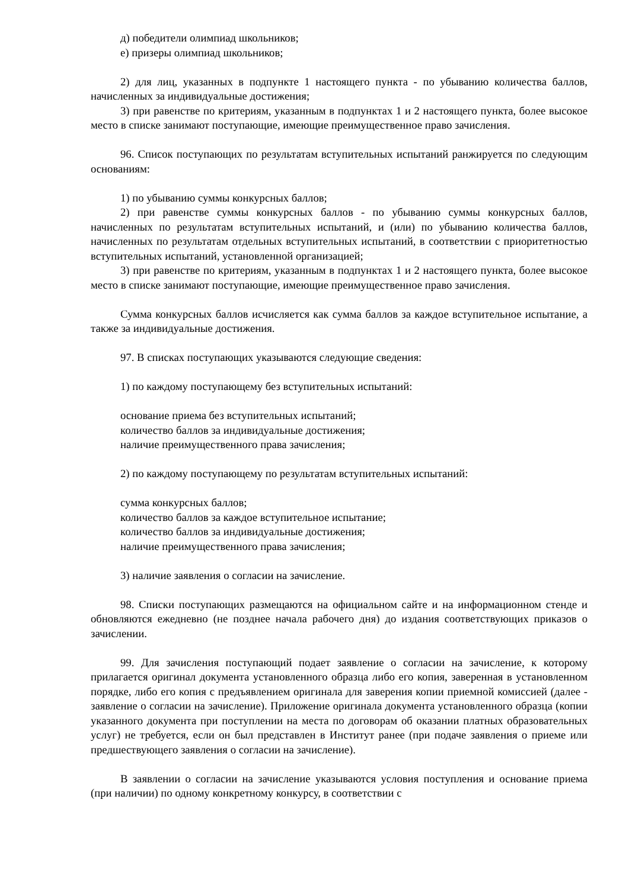д) победители олимпиад школьников;
е) призеры олимпиад школьников;
2) для лиц, указанных в подпункте 1 настоящего пункта - по убыванию количества баллов, начисленных за индивидуальные достижения;
3) при равенстве по критериям, указанным в подпунктах 1 и 2 настоящего пункта, более высокое место в списке занимают поступающие, имеющие преимущественное право зачисления.
96. Список поступающих по результатам вступительных испытаний ранжируется по следующим основаниям:
1) по убыванию суммы конкурсных баллов;
2) при равенстве суммы конкурсных баллов - по убыванию суммы конкурсных баллов, начисленных по результатам вступительных испытаний, и (или) по убыванию количества баллов, начисленных по результатам отдельных вступительных испытаний, в соответствии с приоритетностью вступительных испытаний, установленной организацией;
3) при равенстве по критериям, указанным в подпунктах 1 и 2 настоящего пункта, более высокое место в списке занимают поступающие, имеющие преимущественное право зачисления.
Сумма конкурсных баллов исчисляется как сумма баллов за каждое вступительное испытание, а также за индивидуальные достижения.
97. В списках поступающих указываются следующие сведения:
1) по каждому поступающему без вступительных испытаний:
основание приема без вступительных испытаний;
количество баллов за индивидуальные достижения;
наличие преимущественного права зачисления;
2) по каждому поступающему по результатам вступительных испытаний:
сумма конкурсных баллов;
количество баллов за каждое вступительное испытание;
количество баллов за индивидуальные достижения;
наличие преимущественного права зачисления;
3) наличие заявления о согласии на зачисление.
98. Списки поступающих размещаются на официальном сайте и на информационном стенде и обновляются ежедневно (не позднее начала рабочего дня) до издания соответствующих приказов о зачислении.
99. Для зачисления поступающий подает заявление о согласии на зачисление, к которому прилагается оригинал документа установленного образца либо его копия, заверенная в установленном порядке, либо его копия с предъявлением оригинала для заверения копии приемной комиссией (далее - заявление о согласии на зачисление). Приложение оригинала документа установленного образца (копии указанного документа при поступлении на места по договорам об оказании платных образовательных услуг) не требуется, если он был представлен в Институт ранее (при подаче заявления о приеме или предшествующего заявления о согласии на зачисление).
В заявлении о согласии на зачисление указываются условия поступления и основание приема (при наличии) по одному конкретному конкурсу, в соответствии с